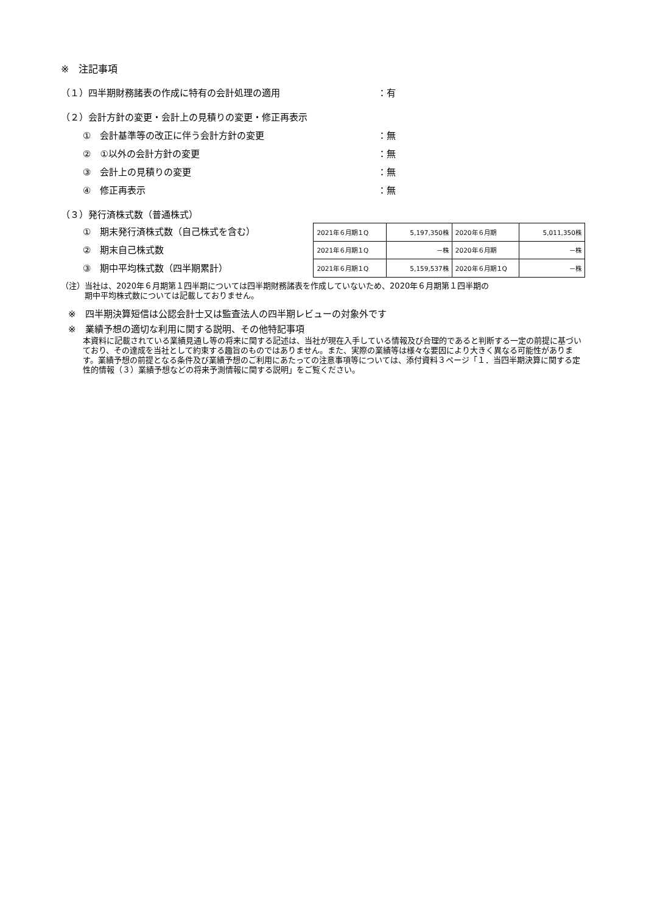※　注記事項
（１）四半期財務諸表の作成に特有の会計処理の適用 ：有
（２）会計方針の変更・会計上の見積りの変更・修正再表示
①　会計基準等の改正に伴う会計方針の変更 ：無
②　①以外の会計方針の変更 ：無
③　会計上の見積りの変更 ：無
④　修正再表示 ：無
（３）発行済株式数（普通株式）
①　期末発行済株式数（自己株式を含む）
②　期末自己株式数
③　期中平均株式数（四半期累計）
| 2021年６月期１Q | 5,197,350株 | 2020年６月期 | 5,011,350株 |
| 2021年６月期１Q | －株 | 2020年６月期 | －株 |
| 2021年６月期１Q | 5,159,537株 | 2020年６月期１Q | －株 |
（注）当社は、2020年６月期第１四半期については四半期財務諸表を作成していないため、2020年６月期第１四半期の
　　　期中平均株式数については記載しておりません。
※　四半期決算短信は公認会計士又は監査法人の四半期レビューの対象外です
※　業績予想の適切な利用に関する説明、その他特記事項
本資料に記載されている業績見通し等の将来に関する記述は、当社が現在入手している情報及び合理的であると判断する一定の前提に基づいており、その達成を当社として約束する趣旨のものではありません。また、実際の業績等は様々な要因により大きく異なる可能性があります。業績予想の前提となる条件及び業績予想のご利用にあたっての注意事項等については、添付資料３ページ「１．当四半期決算に関する定性的情報（３）業績予想などの将来予測情報に関する説明」をご覧ください。